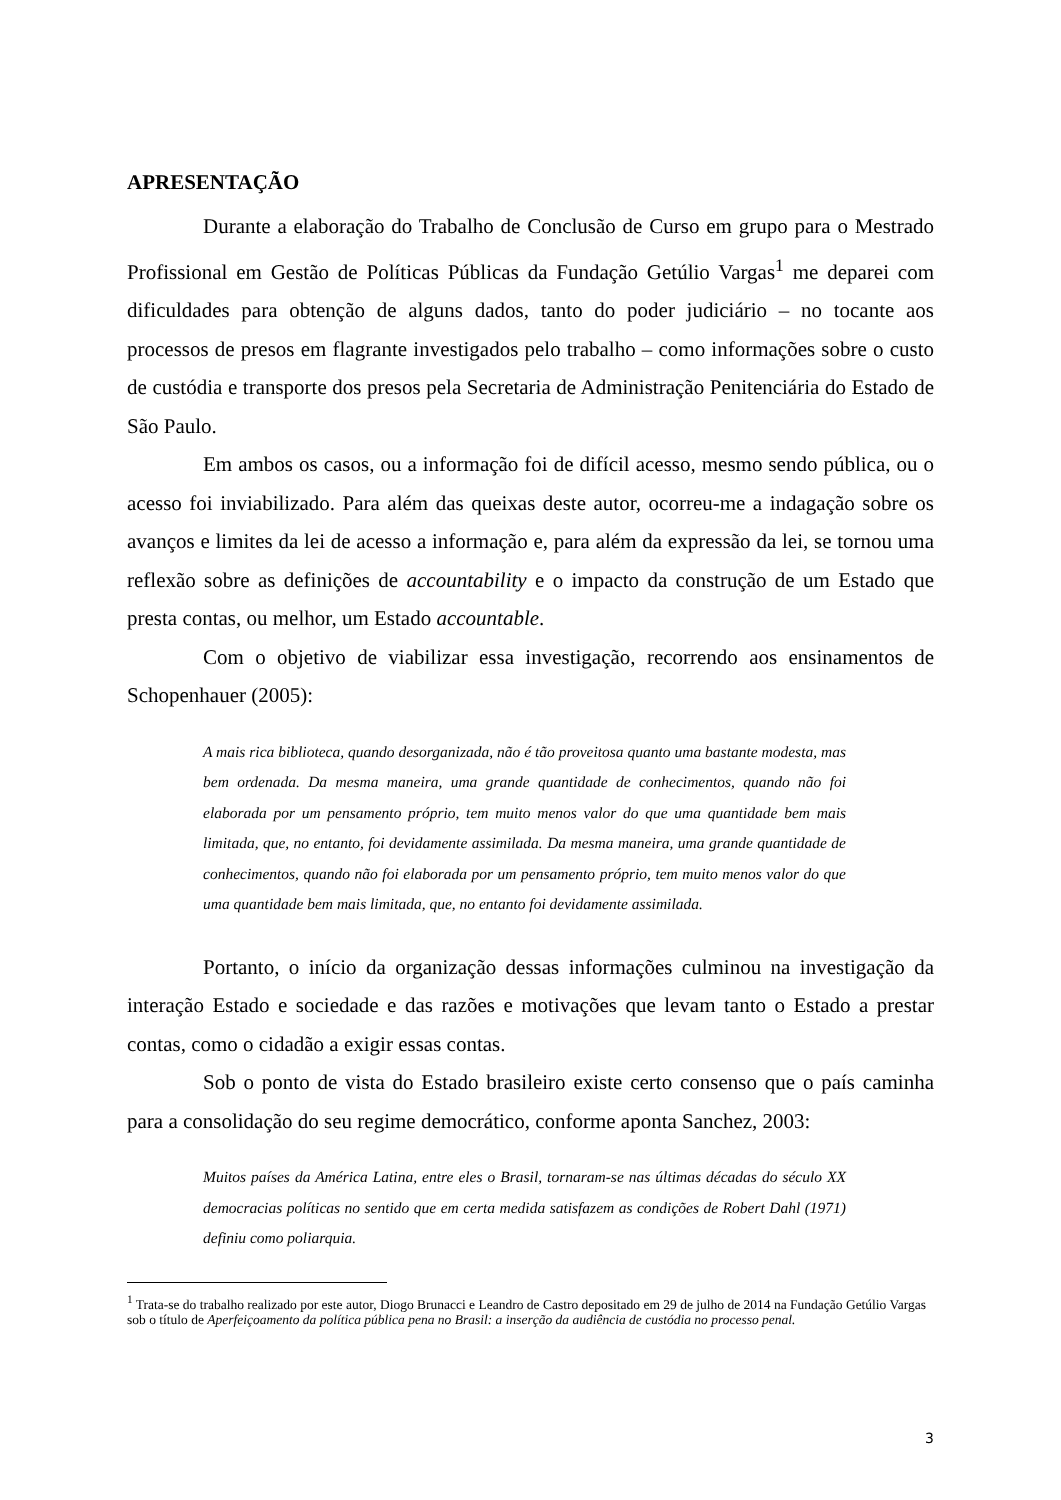APRESENTAÇÃO
Durante a elaboração do Trabalho de Conclusão de Curso em grupo para o Mestrado Profissional em Gestão de Políticas Públicas da Fundação Getúlio Vargas<sup>1</sup> me deparei com dificuldades para obtenção de alguns dados, tanto do poder judiciário – no tocante aos processos de presos em flagrante investigados pelo trabalho – como informações sobre o custo de custódia e transporte dos presos pela Secretaria de Administração Penitenciária do Estado de São Paulo.
Em ambos os casos, ou a informação foi de difícil acesso, mesmo sendo pública, ou o acesso foi inviabilizado. Para além das queixas deste autor, ocorreu-me a indagação sobre os avanços e limites da lei de acesso a informação e, para além da expressão da lei, se tornou uma reflexão sobre as definições de accountability e o impacto da construção de um Estado que presta contas, ou melhor, um Estado accountable.
Com o objetivo de viabilizar essa investigação, recorrendo aos ensinamentos de Schopenhauer (2005):
A mais rica biblioteca, quando desorganizada, não é tão proveitosa quanto uma bastante modesta, mas bem ordenada. Da mesma maneira, uma grande quantidade de conhecimentos, quando não foi elaborada por um pensamento próprio, tem muito menos valor do que uma quantidade bem mais limitada, que, no entanto, foi devidamente assimilada. Da mesma maneira, uma grande quantidade de conhecimentos, quando não foi elaborada por um pensamento próprio, tem muito menos valor do que uma quantidade bem mais limitada, que, no entanto foi devidamente assimilada.
Portanto, o início da organização dessas informações culminou na investigação da interação Estado e sociedade e das razões e motivações que levam tanto o Estado a prestar contas, como o cidadão a exigir essas contas.
Sob o ponto de vista do Estado brasileiro existe certo consenso que o país caminha para a consolidação do seu regime democrático, conforme aponta Sanchez, 2003:
Muitos países da América Latina, entre eles o Brasil, tornaram-se nas últimas décadas do século XX democracias políticas no sentido que em certa medida satisfazem as condições de Robert Dahl (1971) definiu como poliarquia.
<sup>1</sup> Trata-se do trabalho realizado por este autor, Diogo Brunacci e Leandro de Castro depositado em 29 de julho de 2014 na Fundação Getúlio Vargas sob o título de Aperfeiçoamento da política pública pena no Brasil: a inserção da audiência de custódia no processo penal.
3